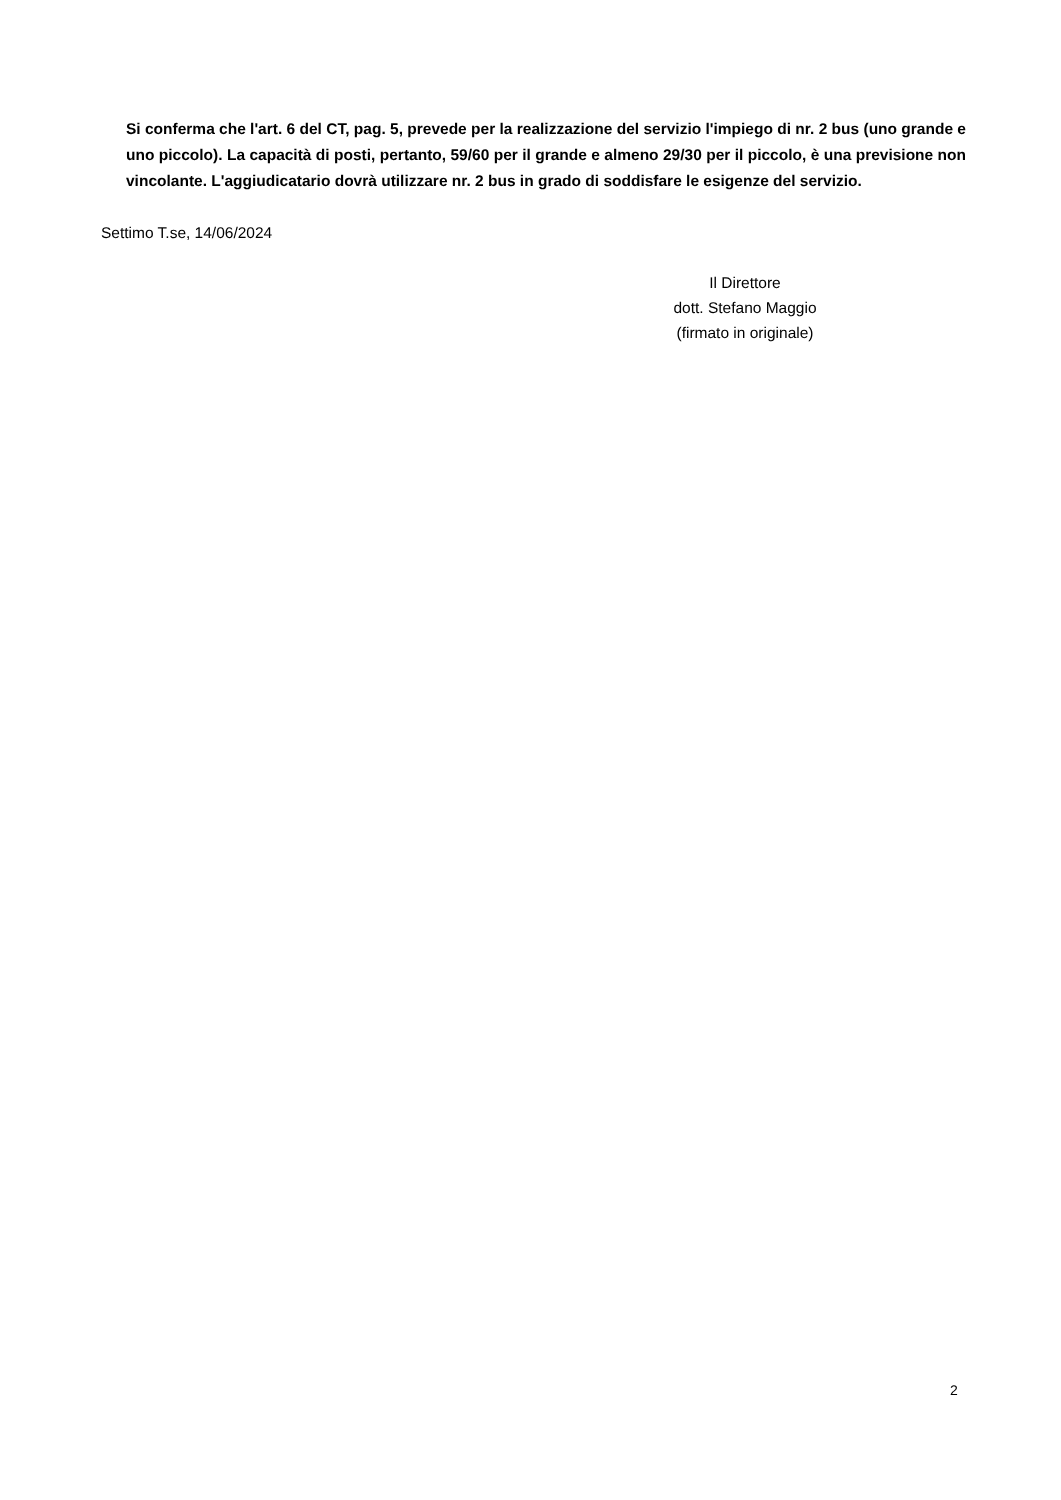Si conferma che l'art. 6 del CT, pag. 5, prevede per la realizzazione del servizio l'impiego di nr. 2 bus (uno grande e uno piccolo). La capacità di posti, pertanto, 59/60 per il grande e almeno 29/30 per il piccolo, è una previsione non vincolante. L'aggiudicatario dovrà utilizzare nr. 2 bus in grado di soddisfare le esigenze del servizio.
Settimo T.se, 14/06/2024
Il Direttore
dott. Stefano Maggio
(firmato in originale)
2